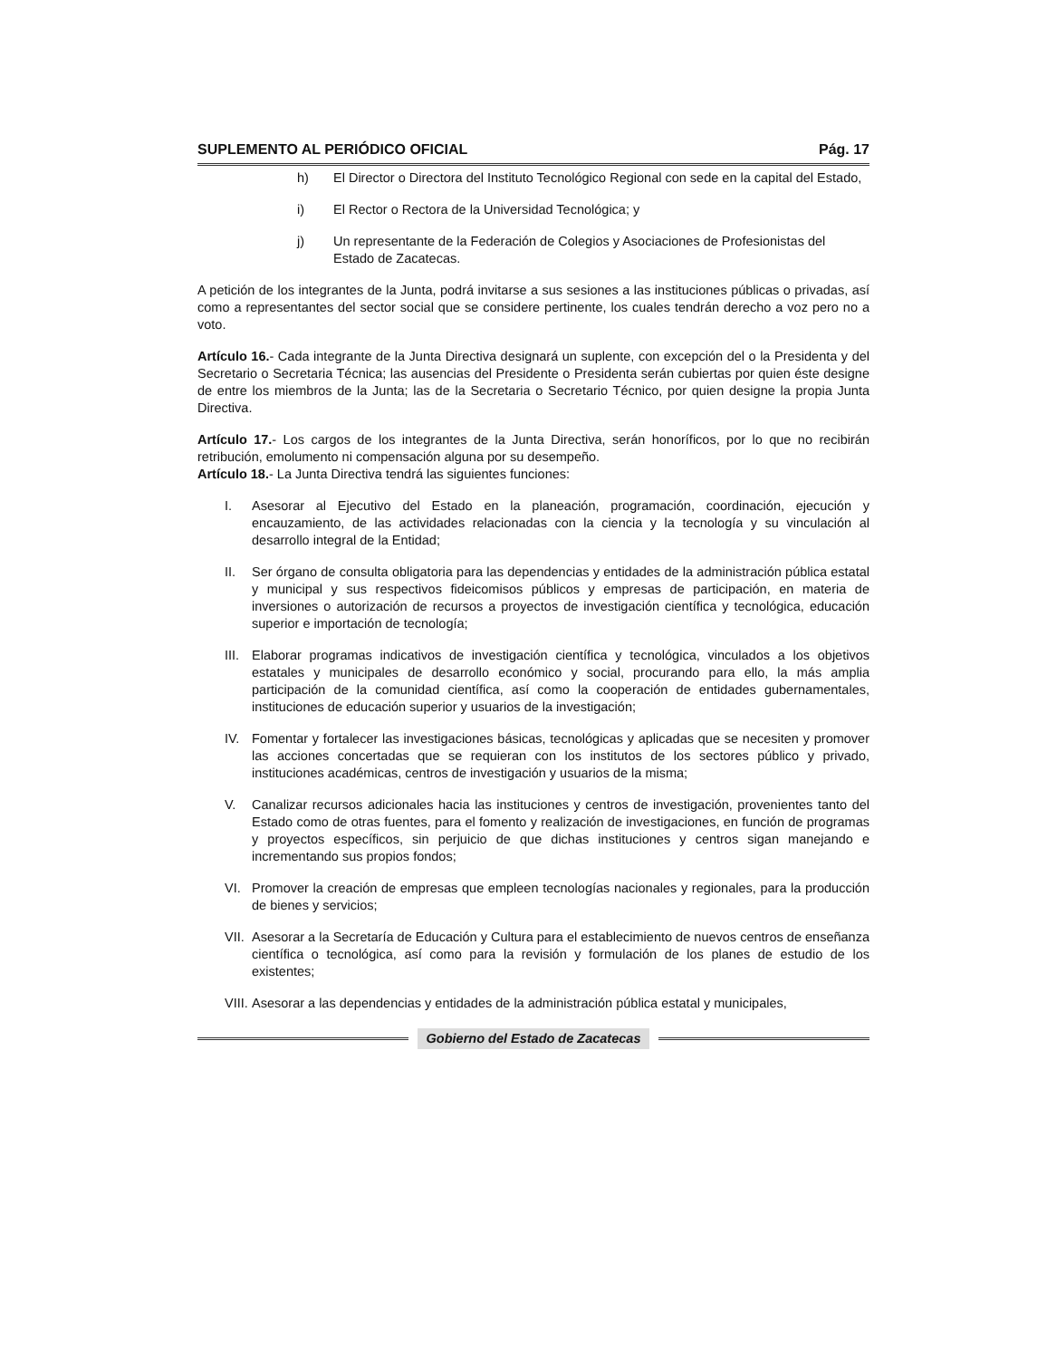SUPLEMENTO AL PERIÓDICO OFICIAL Pág. 17
h) El Director o Directora del Instituto Tecnológico Regional con sede en la capital del Estado,
i) El Rector o Rectora de la Universidad Tecnológica; y
j) Un representante de la Federación de Colegios y Asociaciones de Profesionistas del Estado de Zacatecas.
A petición de los integrantes de la Junta, podrá invitarse a sus sesiones a las instituciones públicas o privadas, así como a representantes del sector social que se considere pertinente, los cuales tendrán derecho a voz pero no a voto.
Artículo 16.- Cada integrante de la Junta Directiva designará un suplente, con excepción del o la Presidenta y del Secretario o Secretaria Técnica; las ausencias del Presidente o Presidenta serán cubiertas por quien éste designe de entre los miembros de la Junta; las de la Secretaria o Secretario Técnico, por quien designe la propia Junta Directiva.
Artículo 17.- Los cargos de los integrantes de la Junta Directiva, serán honoríficos, por lo que no recibirán retribución, emolumento ni compensación alguna por su desempeño.
Artículo 18.- La Junta Directiva tendrá las siguientes funciones:
I. Asesorar al Ejecutivo del Estado en la planeación, programación, coordinación, ejecución y encauzamiento, de las actividades relacionadas con la ciencia y la tecnología y su vinculación al desarrollo integral de la Entidad;
II. Ser órgano de consulta obligatoria para las dependencias y entidades de la administración pública estatal y municipal y sus respectivos fideicomisos públicos y empresas de participación, en materia de inversiones o autorización de recursos a proyectos de investigación científica y tecnológica, educación superior e importación de tecnología;
III. Elaborar programas indicativos de investigación científica y tecnológica, vinculados a los objetivos estatales y municipales de desarrollo económico y social, procurando para ello, la más amplia participación de la comunidad científica, así como la cooperación de entidades gubernamentales, instituciones de educación superior y usuarios de la investigación;
IV. Fomentar y fortalecer las investigaciones básicas, tecnológicas y aplicadas que se necesiten y promover las acciones concertadas que se requieran con los institutos de los sectores público y privado, instituciones académicas, centros de investigación y usuarios de la misma;
V. Canalizar recursos adicionales hacia las instituciones y centros de investigación, provenientes tanto del Estado como de otras fuentes, para el fomento y realización de investigaciones, en función de programas y proyectos específicos, sin perjuicio de que dichas instituciones y centros sigan manejando e incrementando sus propios fondos;
VI. Promover la creación de empresas que empleen tecnologías nacionales y regionales, para la producción de bienes y servicios;
VII. Asesorar a la Secretaría de Educación y Cultura para el establecimiento de nuevos centros de enseñanza científica o tecnológica, así como para la revisión y formulación de los planes de estudio de los existentes;
VIII. Asesorar a las dependencias y entidades de la administración pública estatal y municipales,
Gobierno del Estado de Zacatecas